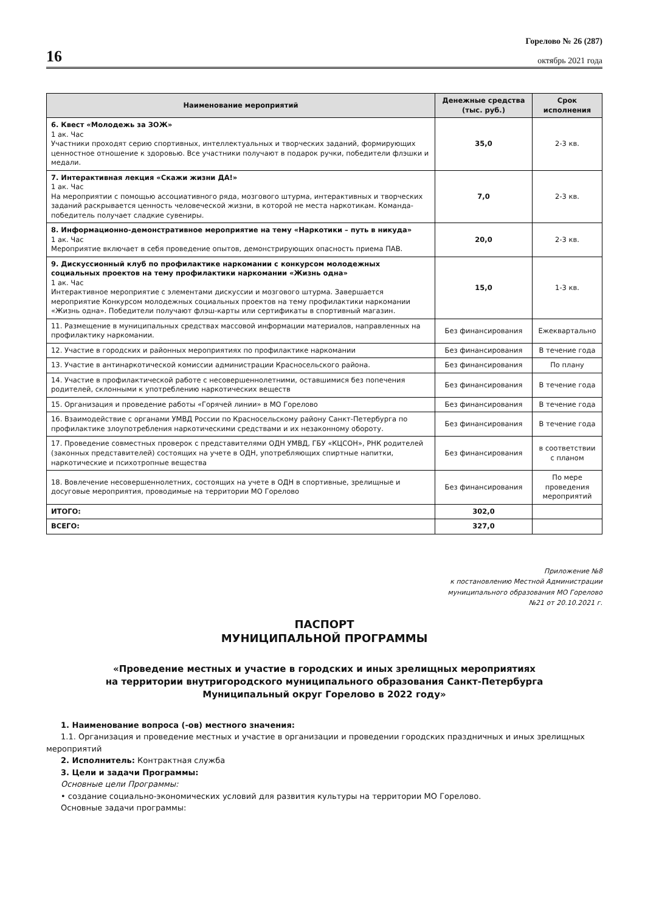16
Горелово № 26 (287)
октябрь 2021 года
| Наименование мероприятий | Денежные средства (тыс. руб.) | Срок исполнения |
| --- | --- | --- |
| 6. Квест «Молодежь за ЗОЖ» 1 ак. Час Участники проходят серию спортивных, интеллектуальных и творческих заданий, формирующих ценностное отношение к здоровью. Все участники получают в подарок ручки, победители флэшки и медали. | 35,0 | 2-3 кв. |
| 7. Интерактивная лекция «Скажи жизни ДА!» 1 ак. Час На мероприятии с помощью ассоциативного ряда, мозгового штурма, интерактивных и творческих заданий раскрывается ценность человеческой жизни, в которой не места наркотикам. Команда-победитель получает сладкие сувениры. | 7,0 | 2-3 кв. |
| 8. Информационно-демонстративное мероприятие на тему «Наркотики – путь в никуда» 1 ак. Час Мероприятие включает в себя проведение опытов, демонстрирующих опасность приема ПАВ. | 20,0 | 2-3 кв. |
| 9. Дискуссионный клуб по профилактике наркомании с конкурсом молодежных социальных проектов на тему профилактики наркомании «Жизнь одна» 1 ак. Час Интерактивное мероприятие с элементами дискуссии и мозгового штурма. Завершается мероприятие Конкурсом молодежных социальных проектов на тему профилактики наркомании «Жизнь одна». Победители получают флэш-карты или сертификаты в спортивный магазин. | 15,0 | 1-3 кв. |
| 11. Размещение в муниципальных средствах массовой информации материалов, направленных на профилактику наркомании. | Без финансирования | Ежеквартально |
| 12. Участие в городских и районных мероприятиях по профилактике наркомании | Без финансирования | В течение года |
| 13. Участие в антинаркотической комиссии администрации Красносельского района. | Без финансирования | По плану |
| 14. Участие в профилактической работе с несовершеннолетними, оставшимися без попечения родителей, склонными к употреблению наркотических веществ | Без финансирования | В течение года |
| 15. Организация и проведение работы «Горячей линии» в МО Горелово | Без финансирования | В течение года |
| 16. Взаимодействие с органами УМВД России по Красносельскому району Санкт-Петербурга по профилактике злоупотребления наркотическими средствами и их незаконному обороту. | Без финансирования | В течение года |
| 17. Проведение совместных проверок с представителями ОДН УМВД, ГБУ «КЦСОН», РНК родителей (законных представителей) состоящих на учете в ОДН, употребляющих спиртные напитки, наркотические и психотропные вещества | Без финансирования | в соответствии с планом |
| 18. Вовлечение несовершеннолетних, состоящих на учете в ОДН в спортивные, зрелищные и досуговые мероприятия, проводимые на территории МО Горелово | Без финансирования | По мере проведения мероприятий |
| ИТОГО: | 302,0 | |
| ВСЕГО: | 327,0 | |
Приложение №8
к постановлению Местной Администрации
муниципального образования МО Горелово
№21 от 20.10.2021 г.
ПАСПОРТ
МУНИЦИПАЛЬНОЙ ПРОГРАММЫ
«Проведение местных и участие в городских и иных зрелищных мероприятиях
на территории внутригородского муниципального образования Санкт-Петербурга
Муниципальный округ Горелово в 2022 году»
1. Наименование вопроса (-ов) местного значения:
1.1. Организация и проведение местных и участие в организации и проведении городских праздничных и иных зрелищных мероприятий
2. Исполнитель: Контрактная служба
3. Цели и задачи Программы:
Основные цели Программы:
• создание социально-экономических условий для развития культуры на территории МО Горелово.
Основные задачи программы: